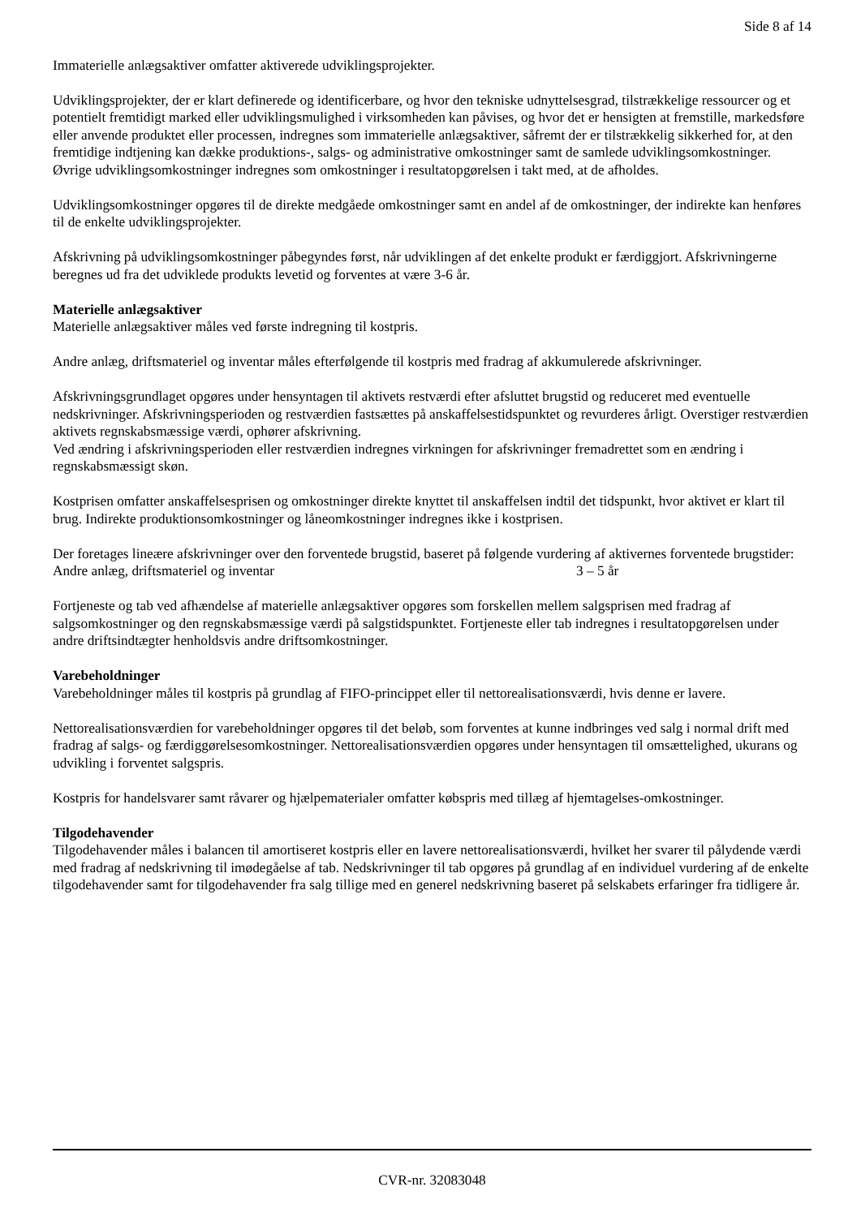Side 8 af 14
Immaterielle anlægsaktiver omfatter aktiverede udviklingsprojekter.
Udviklingsprojekter, der er klart definerede og identificerbare, og hvor den tekniske udnyttelsesgrad, tilstrækkelige ressourcer og et potentielt fremtidigt marked eller udviklingsmulighed i virksomheden kan påvises, og hvor det er hensigten at fremstille, markedsføre eller anvende produktet eller processen, indregnes som immaterielle anlægsaktiver, såfremt der er tilstrækkelig sikkerhed for, at den fremtidige indtjening kan dække produktions-, salgs- og administrative omkostninger samt de samlede udviklingsomkostninger. Øvrige udviklingsomkostninger indregnes som omkostninger i resultatopgørelsen i takt med, at de afholdes.
Udviklingsomkostninger opgøres til de direkte medgåede omkostninger samt en andel af de omkostninger, der indirekte kan henføres til de enkelte udviklingsprojekter.
Afskrivning på udviklingsomkostninger påbegyndes først, når udviklingen af det enkelte produkt er færdiggjort. Afskrivningerne beregnes ud fra det udviklede produkts levetid og forventes at være 3-6 år.
Materielle anlægsaktiver
Materielle anlægsaktiver måles ved første indregning til kostpris.
Andre anlæg, driftsmateriel og inventar måles efterfølgende til kostpris med fradrag af akkumulerede afskrivninger.
Afskrivningsgrundlaget opgøres under hensyntagen til aktivets restværdi efter afsluttet brugstid og reduceret med eventuelle nedskrivninger. Afskrivningsperioden og restværdien fastsættes på anskaffelsestidspunktet og revurderes årligt. Overstiger restværdien aktivets regnskabsmæssige værdi, ophører afskrivning.
Ved ændring i afskrivningsperioden eller restværdien indregnes virkningen for afskrivninger fremadrettet som en ændring i regnskabsmæssigt skøn.
Kostprisen omfatter anskaffelsesprisen og omkostninger direkte knyttet til anskaffelsen indtil det tidspunkt, hvor aktivet er klart til brug. Indirekte produktionsomkostninger og låneomkostninger indregnes ikke i kostprisen.
Der foretages lineære afskrivninger over den forventede brugstid, baseret på følgende vurdering af aktivernes forventede brugstider:
Andre anlæg, driftsmateriel og inventar 3 – 5 år
Fortjeneste og tab ved afhændelse af materielle anlægsaktiver opgøres som forskellen mellem salgsprisen med fradrag af salgsomkostninger og den regnskabsmæssige værdi på salgstidspunktet. Fortjeneste eller tab indregnes i resultatopgørelsen under andre driftsindtægter henholdsvis andre driftsomkostninger.
Varebeholdninger
Varebeholdninger måles til kostpris på grundlag af FIFO-princippet eller til nettorealisationsværdi, hvis denne er lavere.
Nettorealisationsværdien for varebeholdninger opgøres til det beløb, som forventes at kunne indbringes ved salg i normal drift med fradrag af salgs- og færdiggørelsesomkostninger. Nettorealisationsværdien opgøres under hensyntagen til omsættelighed, ukurans og udvikling i forventet salgspris.
Kostpris for handelsvarer samt råvarer og hjælpematerialer omfatter købspris med tillæg af hjemtagelses-omkostninger.
Tilgodehavender
Tilgodehavender måles i balancen til amortiseret kostpris eller en lavere nettorealisationsværdi, hvilket her svarer til pålydende værdi med fradrag af nedskrivning til imødegåelse af tab. Nedskrivninger til tab opgøres på grundlag af en individuel vurdering af de enkelte tilgodehavender samt for tilgodehavender fra salg tillige med en generel nedskrivning baseret på selskabets erfaringer fra tidligere år.
CVR-nr. 32083048